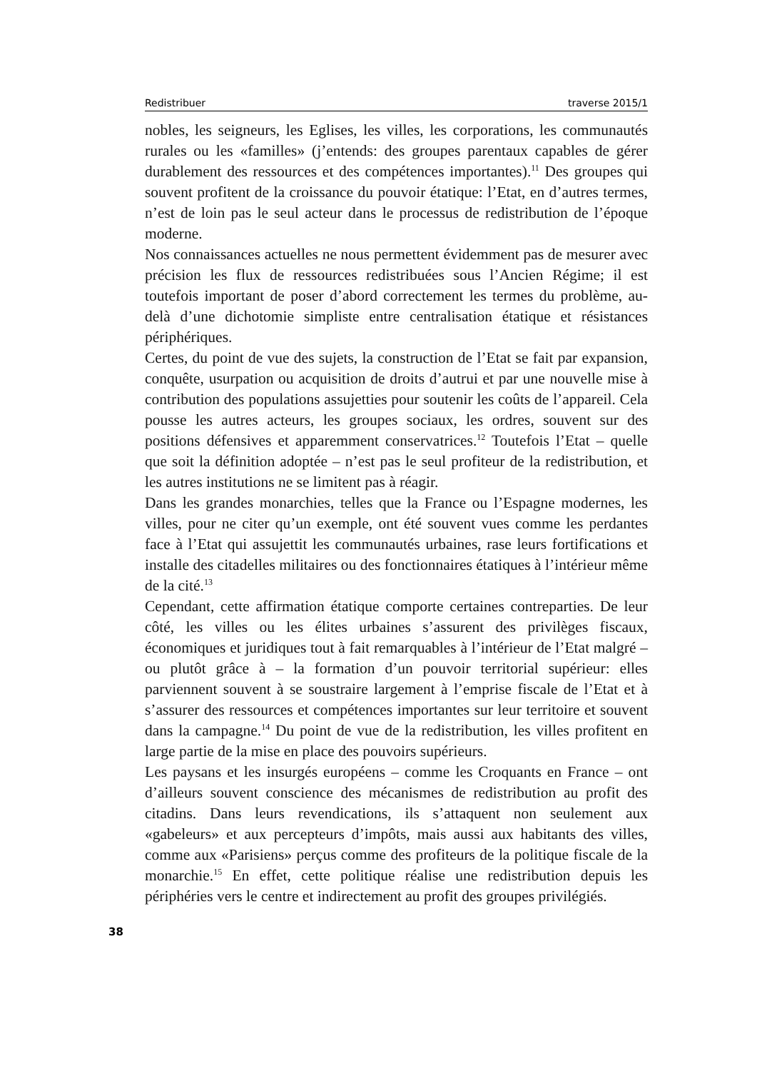Redistribuer traverse 2015/1
nobles, les seigneurs, les Eglises, les villes, les corporations, les communautés rurales ou les «familles» (j’entends: des groupes parentaux capables de gérer durablement des ressources et des compétences importantes).<sup>11</sup> Des groupes qui souvent profitent de la croissance du pouvoir étatique: l’Etat, en d’autres termes, n’est de loin pas le seul acteur dans le processus de redistribution de l’époque moderne.
Nos connaissances actuelles ne nous permettent évidemment pas de mesurer avec précision les flux de ressources redistribuées sous l’Ancien Régime; il est toutefois important de poser d’abord correctement les termes du problème, au-delà d’une dichotomie simpliste entre centralisation étatique et résistances périphériques.
Certes, du point de vue des sujets, la construction de l’Etat se fait par expansion, conquête, usurpation ou acquisition de droits d’autrui et par une nouvelle mise à contribution des populations assujetties pour soutenir les coûts de l’appareil. Cela pousse les autres acteurs, les groupes sociaux, les ordres, souvent sur des positions défensives et apparemment conservatrices.<sup>12</sup> Toutefois l’Etat – quelle que soit la définition adoptée – n’est pas le seul profiteur de la redistribution, et les autres institutions ne se limitent pas à réagir.
Dans les grandes monarchies, telles que la France ou l’Espagne modernes, les villes, pour ne citer qu’un exemple, ont été souvent vues comme les perdantes face à l’Etat qui assujettit les communautés urbaines, rase leurs fortifications et installe des citadelles militaires ou des fonctionnaires étatiques à l’intérieur même de la cité.<sup>13</sup>
Cependant, cette affirmation étatique comporte certaines contreparties. De leur côté, les villes ou les élites urbaines s’assurent des privilèges fiscaux, économiques et juridiques tout à fait remarquables à l’intérieur de l’Etat malgré – ou plutôt grâce à – la formation d’un pouvoir territorial supérieur: elles parviennent souvent à se soustraire largement à l’emprise fiscale de l’Etat et à s’assurer des ressources et compétences importantes sur leur territoire et souvent dans la campagne.<sup>14</sup> Du point de vue de la redistribution, les villes profitent en large partie de la mise en place des pouvoirs supérieurs.
Les paysans et les insurgés européens – comme les Croquants en France – ont d’ailleurs souvent conscience des mécanismes de redistribution au profit des citadins. Dans leurs revendications, ils s’attaquent non seulement aux «gabeleurs» et aux percepteurs d’impôts, mais aussi aux habitants des villes, comme aux «Parisiens» perçus comme des profiteurs de la politique fiscale de la monarchie.<sup>15</sup> En effet, cette politique réalise une redistribution depuis les périphéries vers le centre et indirectement au profit des groupes privilégiés.
38